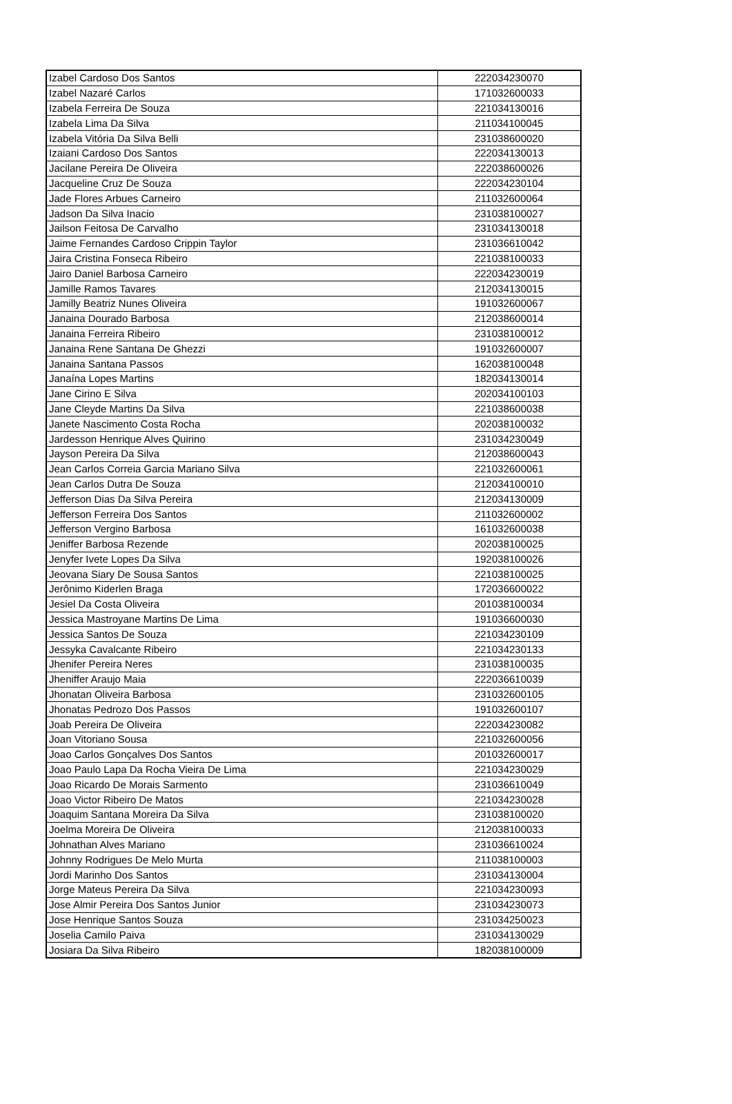| Izabel Cardoso Dos Santos | 222034230070 |
| Izabel Nazaré Carlos | 171032600033 |
| Izabela Ferreira De Souza | 221034130016 |
| Izabela Lima Da Silva | 211034100045 |
| Izabela Vitória Da Silva Belli | 231038600020 |
| Izaiani Cardoso Dos Santos | 222034130013 |
| Jacilane Pereira De Oliveira | 222038600026 |
| Jacqueline Cruz De Souza | 222034230104 |
| Jade Flores Arbues Carneiro | 211032600064 |
| Jadson Da Silva Inacio | 231038100027 |
| Jailson Feitosa De Carvalho | 231034130018 |
| Jaime Fernandes Cardoso Crippin Taylor | 231036610042 |
| Jaira Cristina Fonseca Ribeiro | 221038100033 |
| Jairo Daniel Barbosa Carneiro | 222034230019 |
| Jamille Ramos Tavares | 212034130015 |
| Jamilly Beatriz Nunes Oliveira | 191032600067 |
| Janaina Dourado Barbosa | 212038600014 |
| Janaina Ferreira Ribeiro | 231038100012 |
| Janaina Rene Santana De Ghezzi | 191032600007 |
| Janaina Santana Passos | 162038100048 |
| Janaína Lopes Martins | 182034130014 |
| Jane Cirino E Silva | 202034100103 |
| Jane Cleyde Martins Da Silva | 221038600038 |
| Janete Nascimento Costa Rocha | 202038100032 |
| Jardesson Henrique Alves Quirino | 231034230049 |
| Jayson Pereira Da Silva | 212038600043 |
| Jean Carlos Correia Garcia Mariano Silva | 221032600061 |
| Jean Carlos Dutra De Souza | 212034100010 |
| Jefferson Dias Da Silva Pereira | 212034130009 |
| Jefferson Ferreira Dos Santos | 211032600002 |
| Jefferson Vergino Barbosa | 161032600038 |
| Jeniffer Barbosa Rezende | 202038100025 |
| Jenyfer Ivete Lopes Da Silva | 192038100026 |
| Jeovana Siary De Sousa Santos | 221038100025 |
| Jerônimo Kiderlen Braga | 172036600022 |
| Jesiel Da Costa Oliveira | 201038100034 |
| Jessica Mastroyane Martins De Lima | 191036600030 |
| Jessica Santos De Souza | 221034230109 |
| Jessyka Cavalcante Ribeiro | 221034230133 |
| Jhenifer Pereira Neres | 231038100035 |
| Jheniffer Araujo Maia | 222036610039 |
| Jhonatan Oliveira Barbosa | 231032600105 |
| Jhonatas Pedrozo Dos Passos | 191032600107 |
| Joab Pereira De Oliveira | 222034230082 |
| Joan Vitoriano Sousa | 221032600056 |
| Joao Carlos Gonçalves Dos Santos | 201032600017 |
| Joao Paulo Lapa Da Rocha Vieira De Lima | 221034230029 |
| Joao Ricardo De Morais Sarmento | 231036610049 |
| Joao Victor Ribeiro De Matos | 221034230028 |
| Joaquim Santana Moreira Da Silva | 231038100020 |
| Joelma Moreira De Oliveira | 212038100033 |
| Johnathan Alves Mariano | 231036610024 |
| Johnny Rodrigues De Melo Murta | 211038100003 |
| Jordi Marinho Dos Santos | 231034130004 |
| Jorge Mateus Pereira Da Silva | 221034230093 |
| Jose Almir Pereira Dos Santos Junior | 231034230073 |
| Jose Henrique Santos Souza | 231034250023 |
| Joselia Camilo Paiva | 231034130029 |
| Josiara Da Silva Ribeiro | 182038100009 |